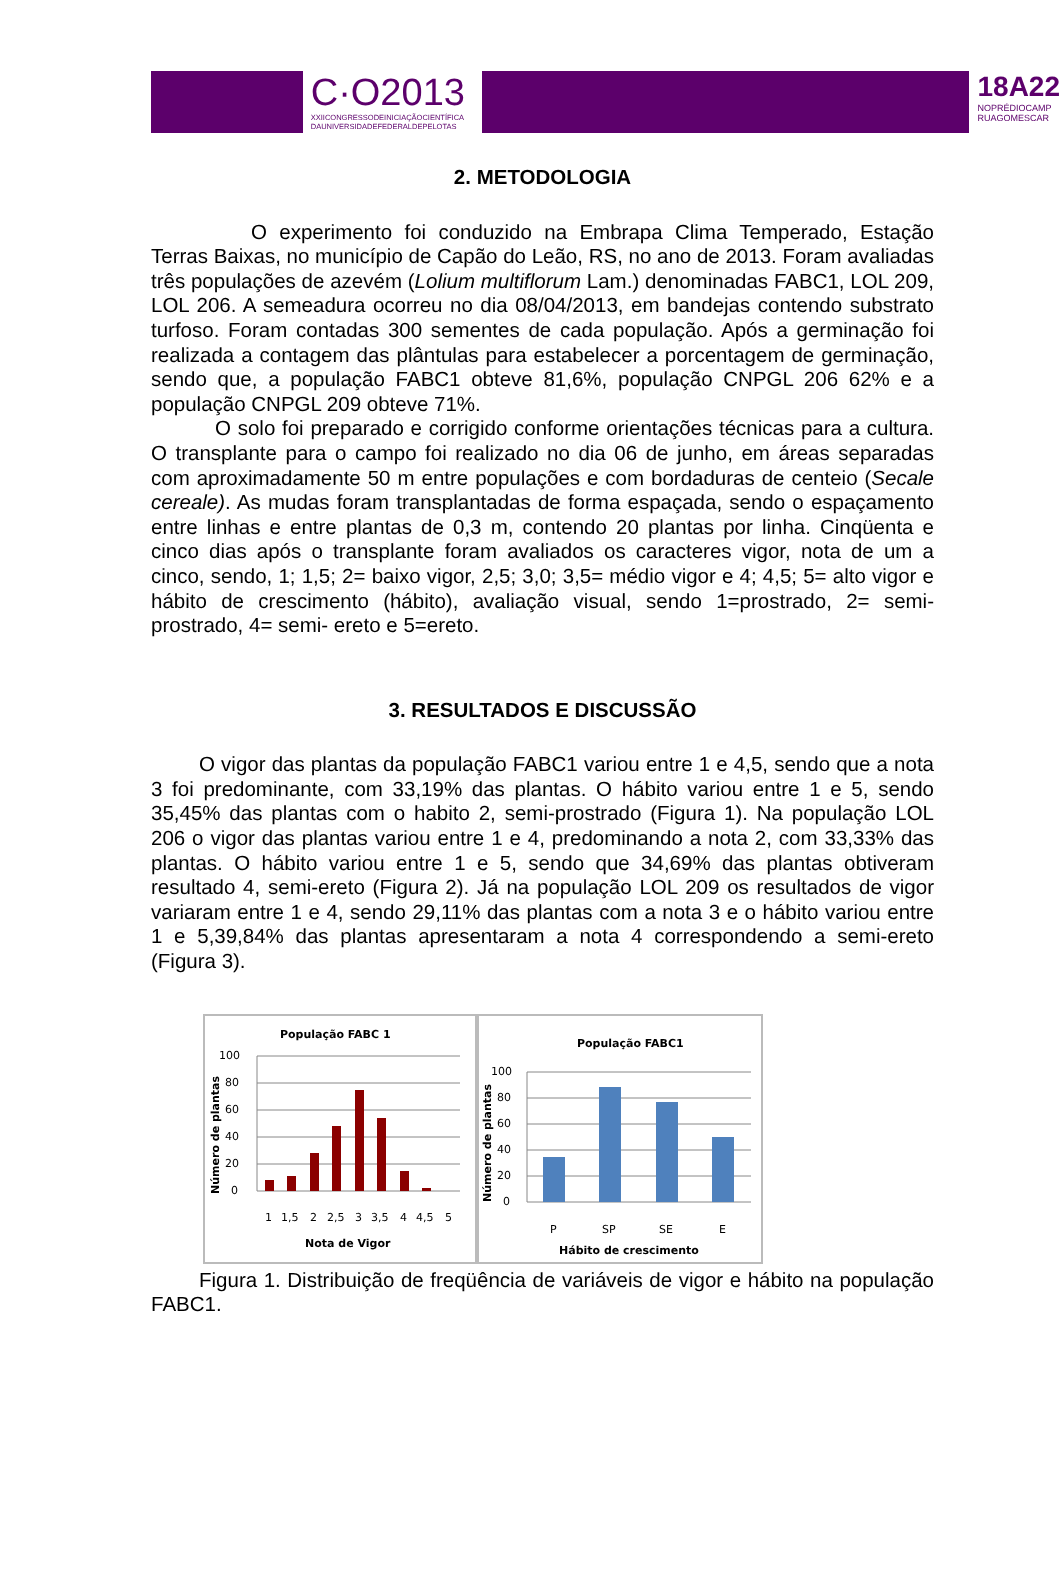C·O2013
XXIICONGRESSODEINICIAÇÃOCIENTÍFICA
DAUNIVERSIDADEFEDERALDEPELOTAS
18A22
NOPRÉDIOCAMP
RUAGOMESCAR
2. METODOLOGIA
O experimento foi conduzido na Embrapa Clima Temperado, Estação Terras Baixas, no município de Capão do Leão, RS, no ano de 2013. Foram avaliadas três populações de azevém (Lolium multiflorum Lam.) denominadas FABC1, LOL 209, LOL 206. A semeadura ocorreu no dia 08/04/2013, em bandejas contendo substrato turfoso. Foram contadas 300 sementes de cada população. Após a germinação foi realizada a contagem das plântulas para estabelecer a porcentagem de germinação, sendo que, a população FABC1 obteve 81,6%, população CNPGL 206 62% e a população CNPGL 209 obteve 71%.
O solo foi preparado e corrigido conforme orientações técnicas para a cultura. O transplante para o campo foi realizado no dia 06 de junho, em áreas separadas com aproximadamente 50 m entre populações e com bordaduras de centeio (Secale cereale). As mudas foram transplantadas de forma espaçada, sendo o espaçamento entre linhas e entre plantas de 0,3 m, contendo 20 plantas por linha. Cinqüenta e cinco dias após o transplante foram avaliados os caracteres vigor, nota de um a cinco, sendo, 1; 1,5; 2= baixo vigor, 2,5; 3,0; 3,5= médio vigor e 4; 4,5; 5= alto vigor e hábito de crescimento (hábito), avaliação visual, sendo 1=prostrado, 2= semi- prostrado, 4= semi- ereto e 5=ereto.
3. RESULTADOS E DISCUSSÃO
O vigor das plantas da população FABC1 variou entre 1 e 4,5, sendo que a nota 3 foi predominante, com 33,19% das plantas. O hábito variou entre 1 e 5, sendo 35,45% das plantas com o habito 2, semi-prostrado (Figura 1). Na população LOL 206 o vigor das plantas variou entre 1 e 4, predominando a nota 2, com 33,33% das plantas. O hábito variou entre 1 e 5, sendo que 34,69% das plantas obtiveram resultado 4, semi-ereto (Figura 2). Já na população LOL 209 os resultados de vigor variaram entre 1 e 4, sendo 29,11% das plantas com a nota 3 e o hábito variou entre 1 e 5,39,84% das plantas apresentaram a nota 4 correspondendo a semi-ereto (Figura 3).
População FABC 1
100
80
60
40
20
0
1
1,5
2
2,5
3
3,5
4
4,5
5
Nota de Vigor
Número de plantas
População FABC1
100
80
60
40
20
0
P
SP
SE
E
Hábito de crescimento
Número de plantas
Figura 1. Distribuição de freqüência de variáveis de vigor e hábito na população FABC1.